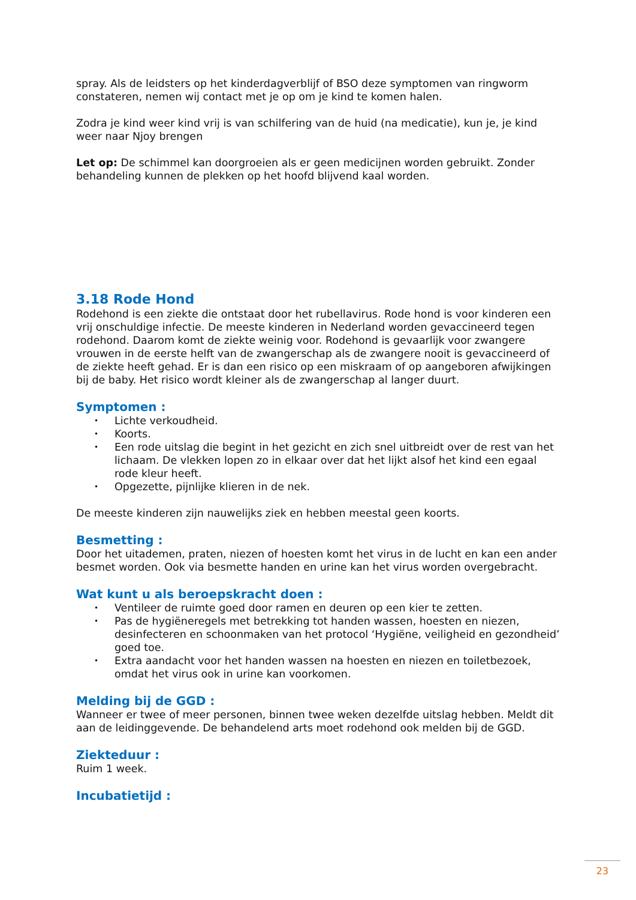spray. Als de leidsters op het kinderdagverblijf of BSO deze symptomen van ringworm constateren, nemen wij contact met je op om je kind te komen halen.
Zodra je kind weer kind vrij is van schilfering van de huid (na medicatie), kun je, je kind weer naar Njoy brengen
Let op: De schimmel kan doorgroeien als er geen medicijnen worden gebruikt. Zonder behandeling kunnen de plekken op het hoofd blijvend kaal worden.
3.18 Rode Hond
Rodehond is een ziekte die ontstaat door het rubellavirus. Rode hond is voor kinderen een vrij onschuldige infectie. De meeste kinderen in Nederland worden gevaccineerd tegen rodehond. Daarom komt de ziekte weinig voor. Rodehond is gevaarlijk voor zwangere vrouwen in de eerste helft van de zwangerschap als de zwangere nooit is gevaccineerd of de ziekte heeft gehad. Er is dan een risico op een miskraam of op aangeboren afwijkingen bij de baby. Het risico wordt kleiner als de zwangerschap al langer duurt.
Symptomen :
• Lichte verkoudheid.
• Koorts.
• Een rode uitslag die begint in het gezicht en zich snel uitbreidt over de rest van het lichaam. De vlekken lopen zo in elkaar over dat het lijkt alsof het kind een egaal rode kleur heeft.
• Opgezette, pijnlijke klieren in de nek.
De meeste kinderen zijn nauwelijks ziek en hebben meestal geen koorts.
Besmetting :
Door het uitademen, praten, niezen of hoesten komt het virus in de lucht en kan een ander besmet worden. Ook via besmette handen en urine kan het virus worden overgebracht.
Wat kunt u als beroepskracht doen :
• Ventileer de ruimte goed door ramen en deuren op een kier te zetten.
• Pas de hygiëneregels met betrekking tot handen wassen, hoesten en niezen, desinfecteren en schoonmaken van het protocol ‘Hygiëne, veiligheid en gezondheid’ goed toe.
• Extra aandacht voor het handen wassen na hoesten en niezen en toiletbezoek, omdat het virus ook in urine kan voorkomen.
Melding bij de GGD :
Wanneer er twee of meer personen, binnen twee weken dezelfde uitslag hebben. Meldt dit aan de leidinggevende. De behandelend arts moet rodehond ook melden bij de GGD.
Ziekteduur :
Ruim 1 week.
Incubatietijd :
23